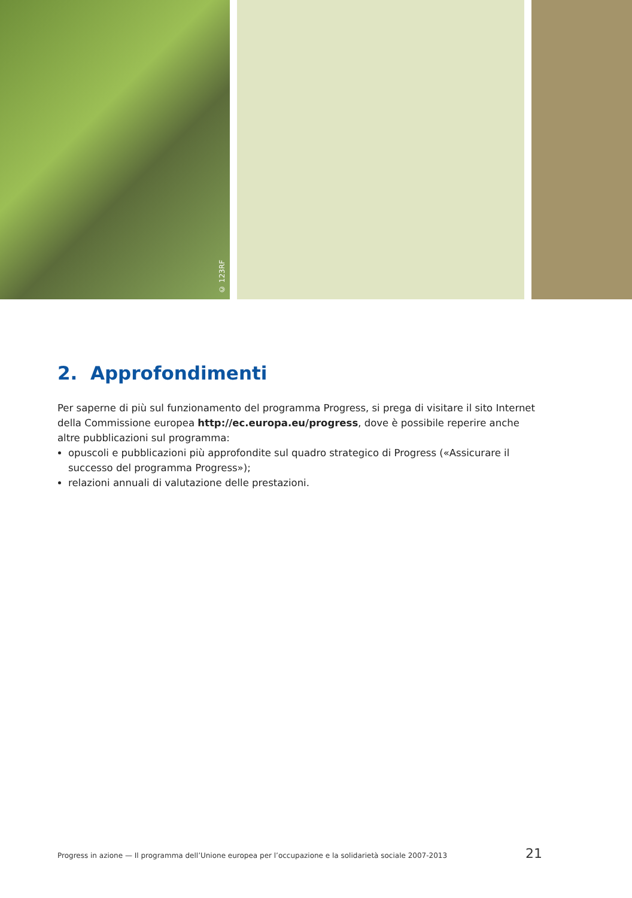© 123RF
2. Approfondimenti
Per saperne di più sul funzionamento del programma Progress, si prega di visitare il sito Internet della Commissione europea http://ec.europa.eu/progress, dove è possibile reperire anche altre pubblicazioni sul programma:
opuscoli e pubblicazioni più approfondite sul quadro strategico di Progress («Assicurare il successo del programma Progress»);
relazioni annuali di valutazione delle prestazioni.
Progress in azione — Il programma dell’Unione europea per l’occupazione e la solidarietà sociale 2007-2013 21